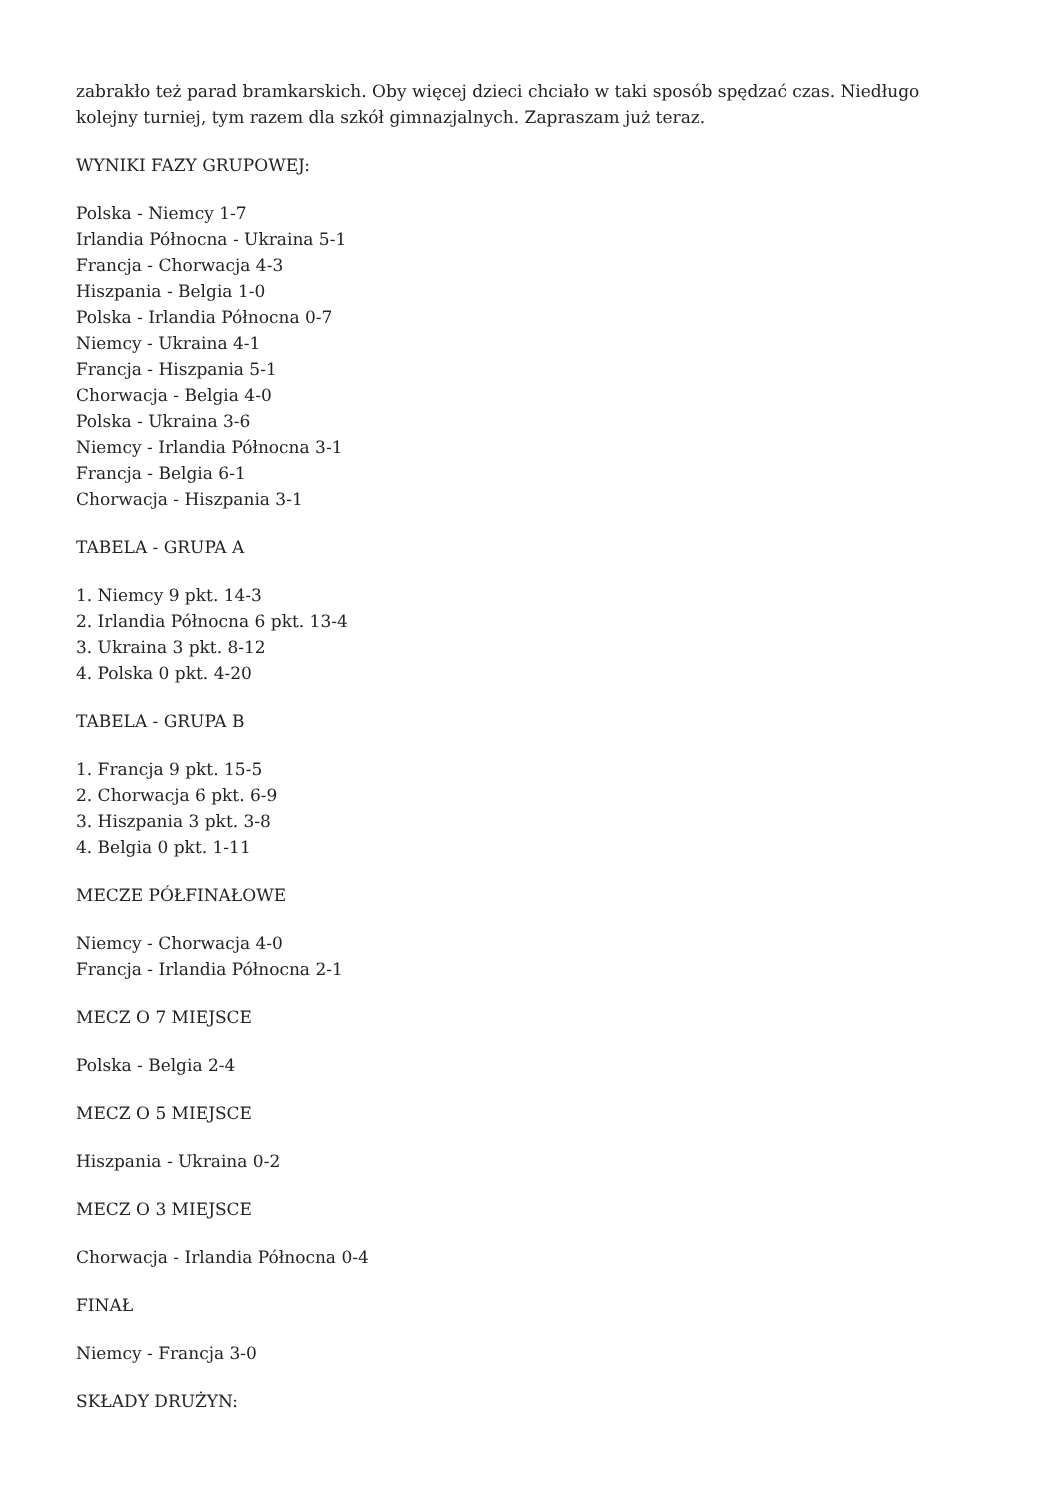zabrakło też parad bramkarskich. Oby więcej dzieci chciało w taki sposób spędzać czas. Niedługo kolejny turniej, tym razem dla szkół gimnazjalnych. Zapraszam już teraz.
WYNIKI FAZY GRUPOWEJ:
Polska - Niemcy 1-7
Irlandia Północna - Ukraina 5-1
Francja - Chorwacja 4-3
Hiszpania - Belgia 1-0
Polska - Irlandia Północna 0-7
Niemcy - Ukraina 4-1
Francja - Hiszpania 5-1
Chorwacja - Belgia 4-0
Polska - Ukraina 3-6
Niemcy - Irlandia Północna 3-1
Francja - Belgia 6-1
Chorwacja - Hiszpania 3-1
TABELA - GRUPA A
1. Niemcy 9 pkt. 14-3
2. Irlandia Północna 6 pkt. 13-4
3. Ukraina 3 pkt. 8-12
4. Polska 0 pkt. 4-20
TABELA - GRUPA B
1. Francja 9 pkt. 15-5
2. Chorwacja 6 pkt. 6-9
3. Hiszpania 3 pkt. 3-8
4. Belgia 0 pkt. 1-11
MECZE PÓŁFINAŁOWE
Niemcy - Chorwacja 4-0
Francja - Irlandia Północna 2-1
MECZ O 7 MIEJSCE
Polska - Belgia 2-4
MECZ O 5 MIEJSCE
Hiszpania - Ukraina 0-2
MECZ O 3 MIEJSCE
Chorwacja - Irlandia Północna 0-4
FINAŁ
Niemcy - Francja 3-0
SKŁADY DRUŻYN: